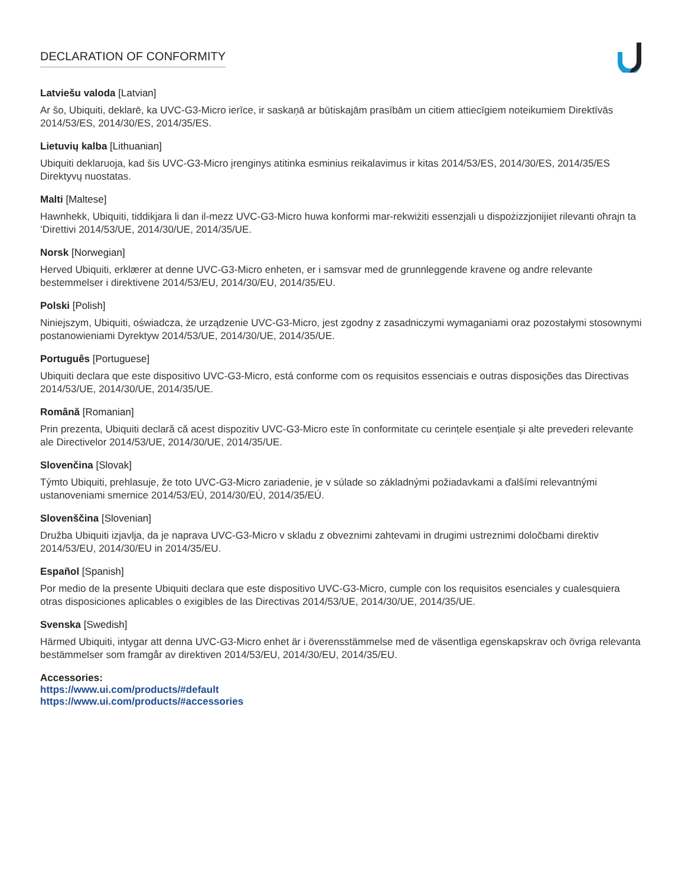DECLARATION OF CONFORMITY
Latviešu valoda [Latvian]
Ar šo, Ubiquiti, deklarē, ka UVC-G3-Micro ierīce, ir saskaņā ar būtiskajām prasībām un citiem attiecīgiem noteikumiem Direktīvās 2014/53/ES, 2014/30/ES, 2014/35/ES.
Lietuvių kalba [Lithuanian]
Ubiquiti deklaruoja, kad šis UVC-G3-Micro įrenginys atitinka esminius reikalavimus ir kitas 2014/53/ES, 2014/30/ES, 2014/35/ES Direktyvų nuostatas.
Malti [Maltese]
Hawnhekk, Ubiquiti, tiddikjara li dan il-mezz UVC-G3-Micro huwa konformi mar-rekwiżiti essenzjali u dispożizzjonijiet rilevanti oħrajn ta ‘Direttivi 2014/53/UE, 2014/30/UE, 2014/35/UE.
Norsk [Norwegian]
Herved Ubiquiti, erklærer at denne UVC-G3-Micro enheten, er i samsvar med de grunnleggende kravene og andre relevante bestemmelser i direktivene 2014/53/EU, 2014/30/EU, 2014/35/EU.
Polski [Polish]
Niniejszym, Ubiquiti, oświadcza, że urządzenie UVC-G3-Micro, jest zgodny z zasadniczymi wymaganiami oraz pozostałymi stosownymi postanowieniami Dyrektyw 2014/53/UE, 2014/30/UE, 2014/35/UE.
Português [Portuguese]
Ubiquiti declara que este dispositivo UVC-G3-Micro, está conforme com os requisitos essenciais e outras disposições das Directivas 2014/53/UE, 2014/30/UE, 2014/35/UE.
Română [Romanian]
Prin prezenta, Ubiquiti declară că acest dispozitiv UVC-G3-Micro este în conformitate cu cerințele esențiale și alte prevederi relevante ale Directivelor 2014/53/UE, 2014/30/UE, 2014/35/UE.
Slovenčina [Slovak]
Týmto Ubiquiti, prehlasuje, že toto UVC-G3-Micro zariadenie, je v súlade so základnými požiadavkami a ďalšími relevantnými ustanoveniami smernice 2014/53/EÚ, 2014/30/EÚ, 2014/35/EÚ.
Slovenščina [Slovenian]
Družba Ubiquiti izjavlja, da je naprava UVC-G3-Micro v skladu z obveznimi zahtevami in drugimi ustreznimi določbami direktiv 2014/53/EU, 2014/30/EU in 2014/35/EU.
Español [Spanish]
Por medio de la presente Ubiquiti declara que este dispositivo UVC-G3-Micro, cumple con los requisitos esenciales y cualesquiera otras disposiciones aplicables o exigibles de las Directivas 2014/53/UE, 2014/30/UE, 2014/35/UE.
Svenska [Swedish]
Härmed Ubiquiti, intygar att denna UVC-G3-Micro enhet är i överensstämmelse med de väsentliga egenskapskrav och övriga relevanta bestämmelser som framgår av direktiven 2014/53/EU, 2014/30/EU, 2014/35/EU.
Accessories:
https://www.ui.com/products/#default
https://www.ui.com/products/#accessories